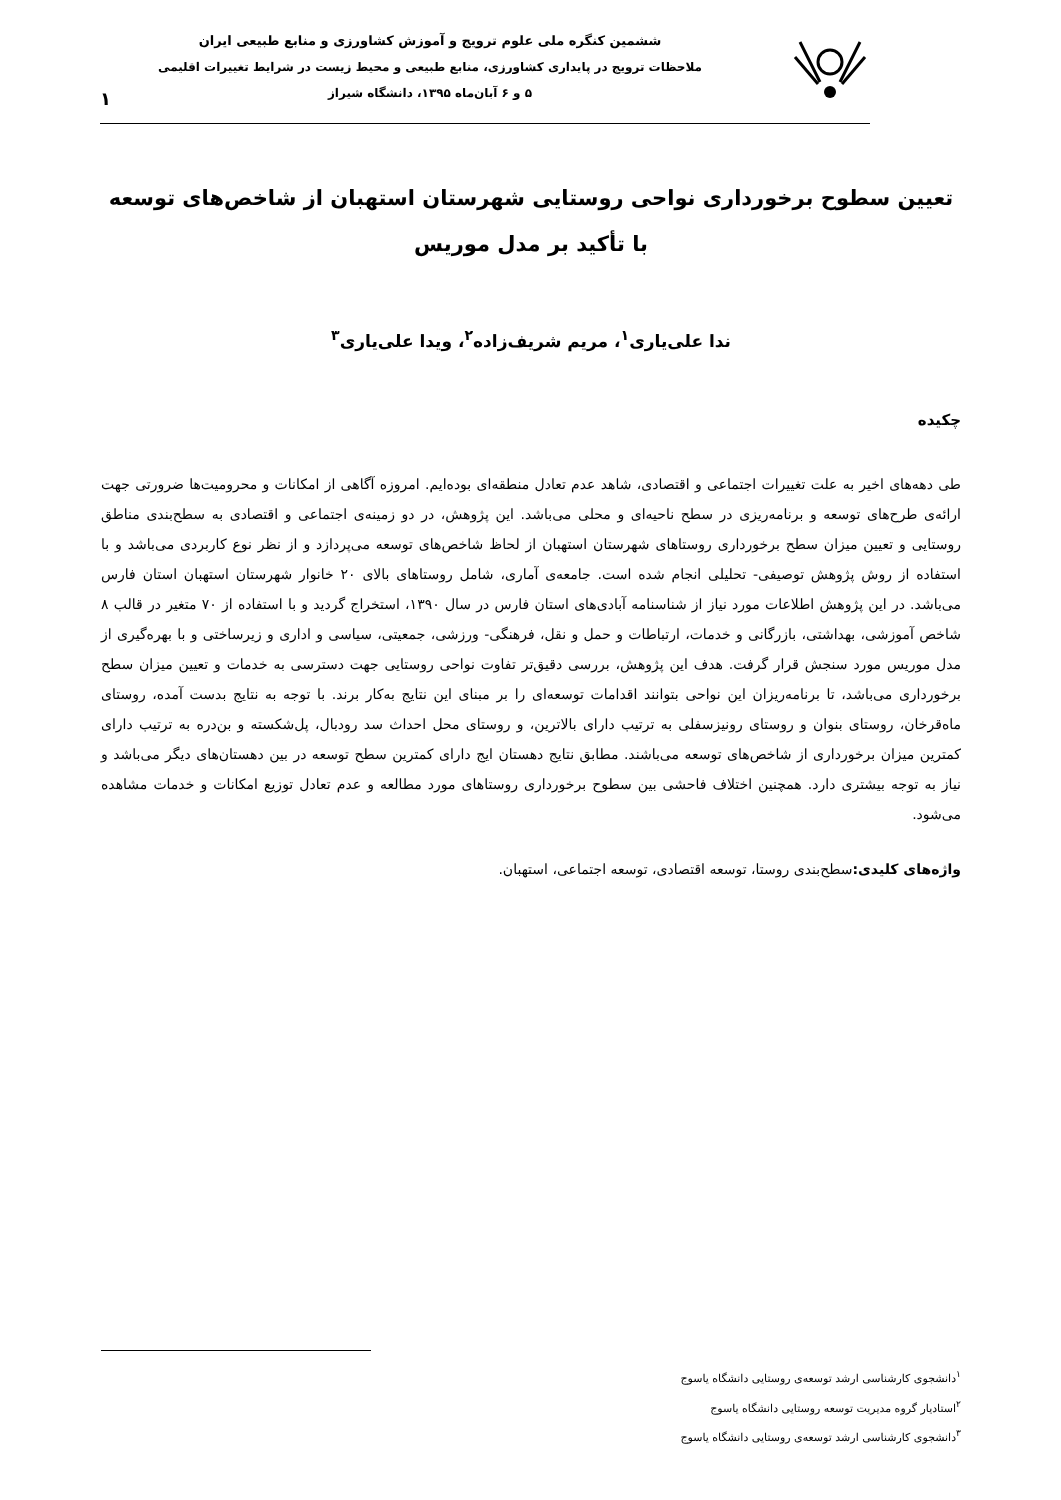ششمین کنگره ملی علوم ترویج و آموزش کشاورزی و منابع طبیعی ایران
ملاحظات ترویج در پایداری کشاورزی، منابع طبیعی و محیط زیست در شرایط تغییرات اقلیمی
۵ و ۶ آبان‌ماه ۱۳۹۵، دانشگاه شیراز
۱
تعیین سطوح برخورداری نواحی روستایی شهرستان استهبان از شاخص‌های توسعه
با تأکید بر مدل موریس
ندا علی‌یاری<sup>۱</sup>، مریم شریف‌زاده<sup>۲</sup>، ویدا علی‌یاری<sup>۳</sup>
چکیده
طی دهه‌های اخیر به علت تغییرات اجتماعی و اقتصادی، شاهد عدم تعادل منطقه‌ای بوده‌ایم. امروزه آگاهی از امکانات و محرومیت‌ها ضرورتی جهت ارائه‌ی طرح‌های توسعه و برنامه‌ریزی در سطح ناحیه‌ای و محلی می‌باشد. این پژوهش، در دو زمینه‌ی اجتماعی و اقتصادی به سطح‌بندی مناطق روستایی و تعیین میزان سطح برخورداری روستاهای شهرستان استهبان از لحاظ شاخص‌های توسعه می‌پردازد و از نظر نوع کاربردی می‌باشد و با استفاده از روش پژوهش توصیفی- تحلیلی انجام شده است. جامعه‌ی آماری، شامل روستاهای بالای ۲۰ خانوار شهرستان استهبان استان فارس می‌باشد. در این پژوهش اطلاعات مورد نیاز از شناسنامه آبادی‌های استان فارس در سال ۱۳۹۰، استخراج گردید و با استفاده از ۷۰ متغیر در قالب ۸ شاخص آموزشی، بهداشتی، بازرگانی و خدمات، ارتباطات و حمل و نقل، فرهنگی- ورزشی، جمعیتی، سیاسی و اداری و زیرساختی و با بهره‌گیری از مدل موریس مورد سنجش قرار گرفت. هدف این پژوهش، بررسی دقیق‌تر تفاوت نواحی روستایی جهت دسترسی به خدمات و تعیین میزان سطح برخورداری می‌باشد، تا برنامه‌ریزان این نواحی بتوانند اقدامات توسعه‌ای را بر مبنای این نتایج به‌کار برند. با توجه به نتایج بدست آمده، روستای ماه‌قرخان، روستای بنوان و روستای رونیزسفلی به ترتیب دارای بالاترین، و روستای محل احداث سد رودبال، پل‌شکسته و بن‌دره به ترتیب دارای کمترین میزان برخورداری از شاخص‌های توسعه می‌باشند. مطابق نتایج دهستان ایج دارای کمترین سطح توسعه در بین دهستان‌های دیگر می‌باشد و نیاز به توجه بیشتری دارد. همچنین اختلاف فاحشی بین سطوح برخورداری روستاهای مورد مطالعه و عدم تعادل توزیع امکانات و خدمات مشاهده می‌شود.
واژه‌های کلیدی: سطح‌بندی روستا، توسعه اقتصادی، توسعه اجتماعی، استهبان.
<sup>۱</sup> دانشجوی کارشناسی ارشد توسعه‌ی روستایی دانشگاه یاسوج
<sup>۲</sup> استادیار گروه مدیریت توسعه روستایی دانشگاه یاسوج
<sup>۳</sup> دانشجوی کارشناسی ارشد توسعه‌ی روستایی دانشگاه یاسوج